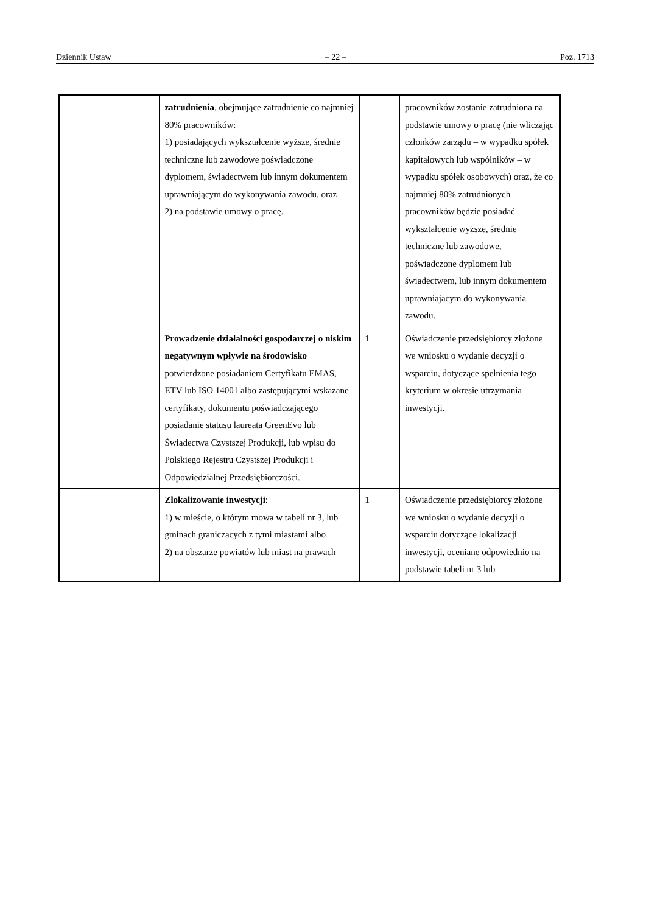Dziennik Ustaw – 22 – Poz. 1713
| | zatrudnienia , obejmujące zatrudnienie co najmniej 80% pracowników: 1) posiadających wykształcenie wyższe, średnie techniczne lub zawodowe poświadczone dyplomem, świadectwem lub innym dokumentem uprawniającym do wykonywania zawodu, oraz 2) na podstawie umowy o pracę. | | pracowników zostanie zatrudniona na podstawie umowy o pracę (nie wliczając członków zarządu – w wypadku spółek kapitałowych lub wspólników – w wypadku spółek osobowych) oraz, że co najmniej 80% zatrudnionych pracowników będzie posiadać wykształcenie wyższe, średnie techniczne lub zawodowe, poświadczone dyplomem lub świadectwem, lub innym dokumentem uprawniającym do wykonywania zawodu. |
| | Prowadzenie działalności gospodarczej o niskim negatywnym wpływie na środowisko potwierdzone posiadaniem Certyfikatu EMAS, ETV lub ISO 14001 albo zastępującymi wskazane certyfikaty, dokumentu poświadczającego posiadanie statusu laureata GreenEvo lub Świadectwa Czystszej Produkcji, lub wpisu do Polskiego Rejestru Czystszej Produkcji i Odpowiedzialnej Przedsiębiorczości. | 1 | Oświadczenie przedsiębiorcy złożone we wniosku o wydanie decyzji o wsparciu, dotyczące spełnienia tego kryterium w okresie utrzymania inwestycji. |
| | Zlokalizowanie inwestycji : 1) w mieście, o którym mowa w tabeli nr 3, lub gminach graniczących z tymi miastami albo 2) na obszarze powiatów lub miast na prawach | 1 | Oświadczenie przedsiębiorcy złożone we wniosku o wydanie decyzji o wsparciu dotyczące lokalizacji inwestycji, oceniane odpowiednio na podstawie tabeli nr 3 lub |